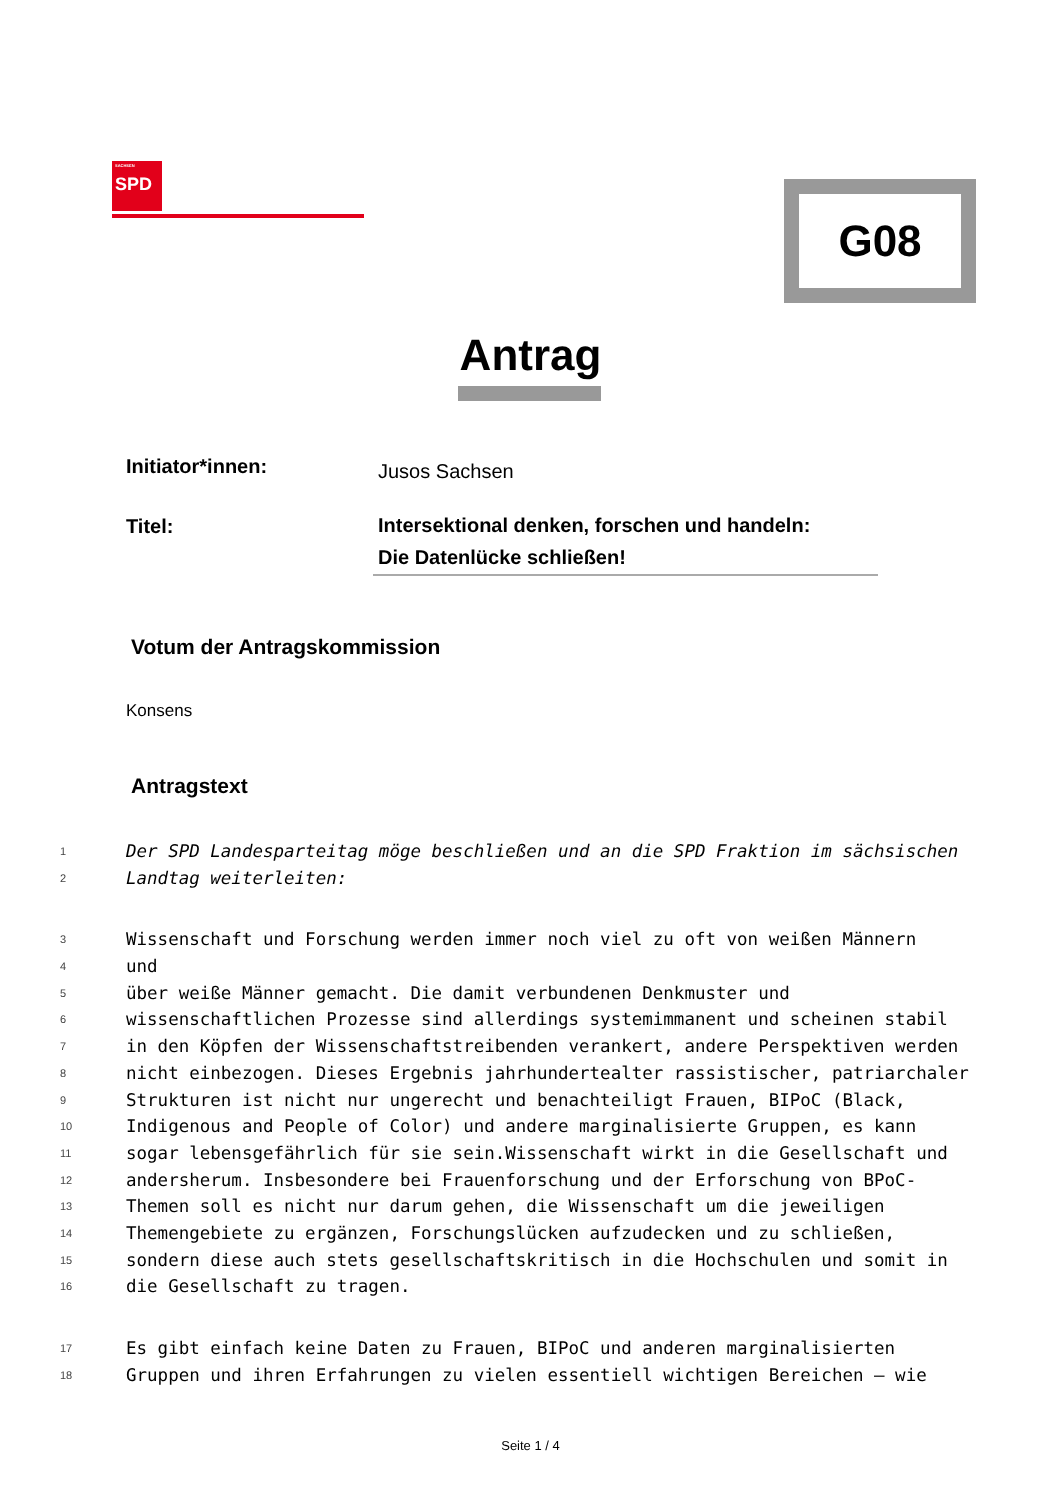SACHSEN
SPD
G08
Antrag
Initiator*innen:
Jusos Sachsen
Titel:
Intersektional denken, forschen und handeln:
Die Datenlücke schließen!
Votum der Antragskommission
Konsens
Antragstext
1 Der SPD Landesparteitag möge beschließen und an die SPD Fraktion im sächsischen
2 Landtag weiterleiten:
3 Wissenschaft und Forschung werden immer noch viel zu oft von weißen Männern
4 und
5 über weiße Männer gemacht. Die damit verbundenen Denkmuster und
6 wissenschaftlichen Prozesse sind allerdings systemimmanent und scheinen stabil
7 in den Köpfen der Wissenschaftstreibenden verankert, andere Perspektiven werden
8 nicht einbezogen. Dieses Ergebnis jahrhundertealter rassistischer, patriarchaler
9 Strukturen ist nicht nur ungerecht und benachteiligt Frauen, BIPoC (Black,
10 Indigenous and People of Color) und andere marginalisierte Gruppen, es kann
11 sogar lebensgefährlich für sie sein.Wissenschaft wirkt in die Gesellschaft und
12 andersherum. Insbesondere bei Frauenforschung und der Erforschung von BPoC-
13 Themen soll es nicht nur darum gehen, die Wissenschaft um die jeweiligen
14 Themengebiete zu ergänzen, Forschungslücken aufzudecken und zu schließen,
15 sondern diese auch stets gesellschaftskritisch in die Hochschulen und somit in
16 die Gesellschaft zu tragen.
17 Es gibt einfach keine Daten zu Frauen, BIPoC und anderen marginalisierten
18 Gruppen und ihren Erfahrungen zu vielen essentiell wichtigen Bereichen – wie
Seite 1 / 4